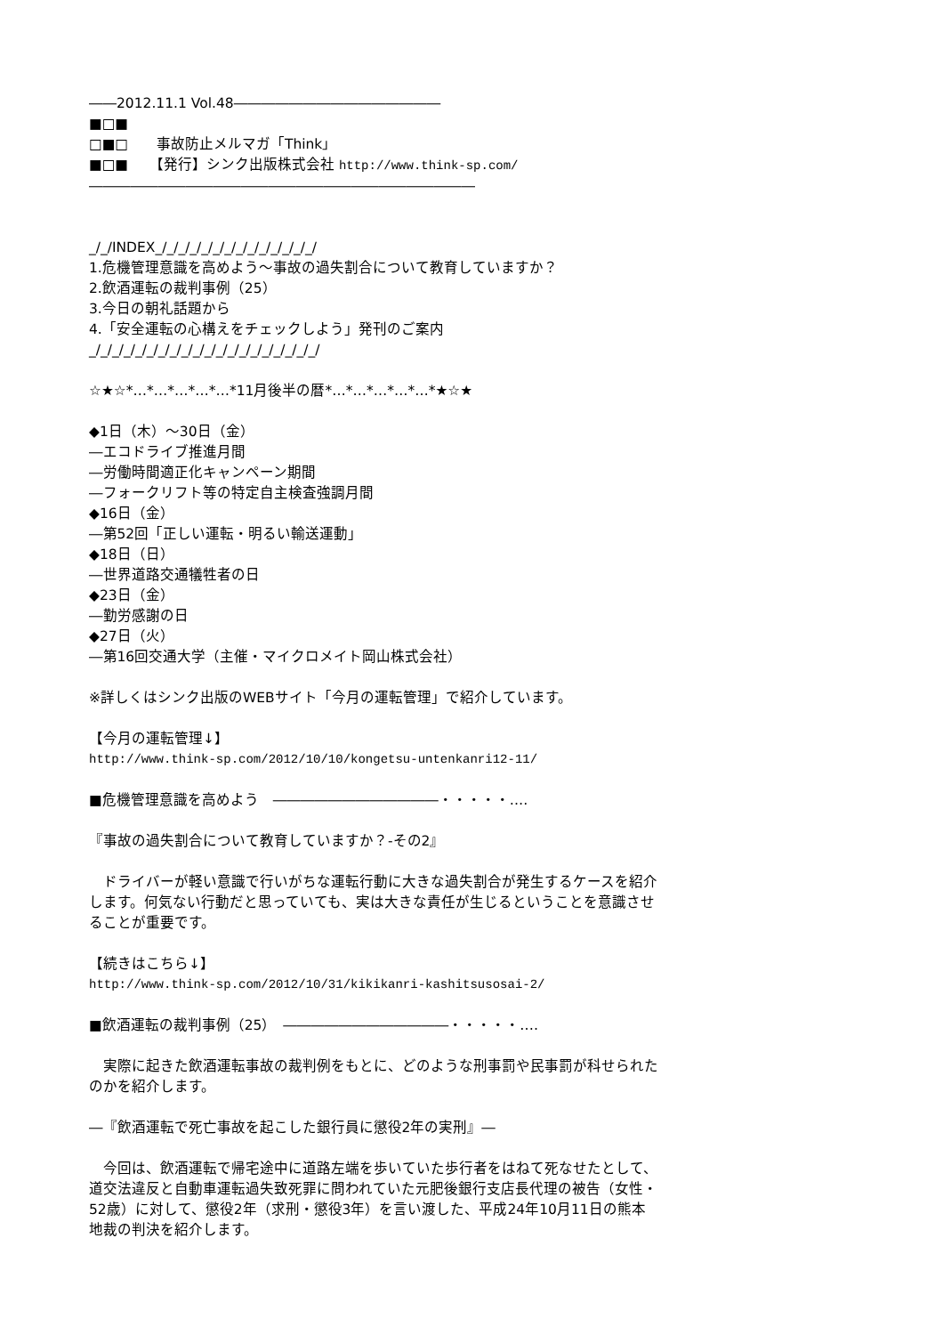――2012.11.1 Vol.48―――――――――――――――
■□■
□■□　　事故防止メルマガ「Think」
■□■　　【発行】シンク出版株式会社 http://www.think-sp.com/
――――――――――――――――――――――――――――
_/_/INDEX_/_/_/_/_/_/_/_/_/_/_/_/_/_/
1.危機管理意識を高めよう～事故の過失割合について教育していますか？
2.飲酒運転の裁判事例（25）
3.今日の朝礼話題から
4.「安全運転の心構えをチェックしよう」発刊のご案内
_/_/_/_/_/_/_/_/_/_/_/_/_/_/_/_/_/_/_/_/
☆★☆*…*…*…*…*…*11月後半の暦*…*…*…*…*…*★☆★
◆1日（木）～30日（金）
―エコドライブ推進月間
―労働時間適正化キャンペーン期間
―フォークリフト等の特定自主検査強調月間
◆16日（金）
―第52回「正しい運転・明るい輸送運動」
◆18日（日）
―世界道路交通犠牲者の日
◆23日（金）
―勤労感謝の日
◆27日（火）
―第16回交通大学（主催・マイクロメイト岡山株式会社）
※詳しくはシンク出版のWEBサイト「今月の運転管理」で紹介しています。
【今月の運転管理↓】
http://www.think-sp.com/2012/10/10/kongetsu-untenkanri12-11/
■危機管理意識を高めよう　――――――――――――・・・・・‥‥
『事故の過失割合について教育していますか？-その2』
　ドライバーが軽い意識で行いがちな運転行動に大きな過失割合が発生するケースを紹介します。何気ない行動だと思っていても、実は大きな責任が生じるということを意識させることが重要です。
【続きはこちら↓】
http://www.think-sp.com/2012/10/31/kikikanri-kashitsusosai-2/
■飲酒運転の裁判事例（25）　――――――――――――・・・・・‥‥
　実際に起きた飲酒運転事故の裁判例をもとに、どのような刑事罰や民事罰が科せられたのかを紹介します。
―『飲酒運転で死亡事故を起こした銀行員に懲役2年の実刑』―
　今回は、飲酒運転で帰宅途中に道路左端を歩いていた歩行者をはねて死なせたとして、道交法違反と自動車運転過失致死罪に問われていた元肥後銀行支店長代理の被告（女性・52歳）に対して、懲役2年（求刑・懲役3年）を言い渡した、平成24年10月11日の熊本地裁の判決を紹介します。